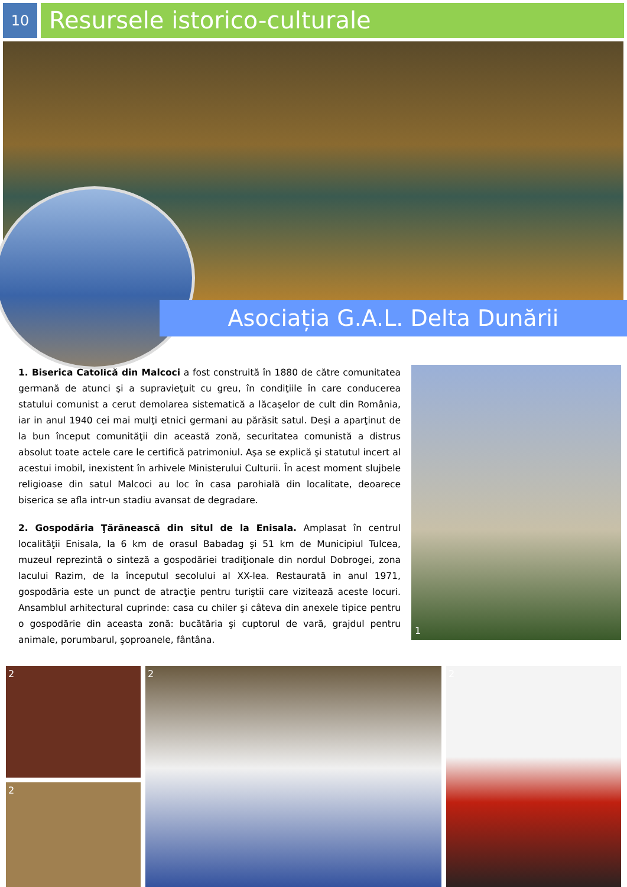10
Resursele istorico-culturale
Asociația G.A.L. Delta Dunării
1. Biserica Catolică din Malcoci a fost construită în 1880 de către comunitatea germană de atunci şi a supravieţuit cu greu, în condiţiile în care conducerea statului comunist a cerut demolarea sistematică a lăcaşelor de cult din România, iar in anul 1940 cei mai mulţi etnici germani au părăsit satul. Deşi a aparţinut de la bun început comunităţii din această zonă, securitatea comunistă a distrus absolut toate actele care le certifică patrimoniul. Aşa se explică şi statutul incert al acestui imobil, inexistent în arhivele Ministerului Culturii. În acest moment slujbele religioase din satul Malcoci au loc în casa parohială din localitate, deoarece biserica se afla intr-un stadiu avansat de degradare.
2. Gospodăria Ţărănească din situl de la Enisala. Amplasat în centrul localităţii Enisala, la 6 km de orasul Babadag şi 51 km de Municipiul Tulcea, muzeul reprezintă o sinteză a gospodăriei tradiţionale din nordul Dobrogei, zona lacului Razim, de la începutul secolului al XX-lea. Restaurată in anul 1971, gospodăria este un punct de atracţie pentru turiştii care vizitează aceste locuri. Ansamblul arhitectural cuprinde: casa cu chiler şi câteva din anexele tipice pentru o gospodărie din aceasta zonă: bucătăria şi cuptorul de vară, grajdul pentru animale, porumbarul, şoproanele, fântâna.
1
2
2
2 2